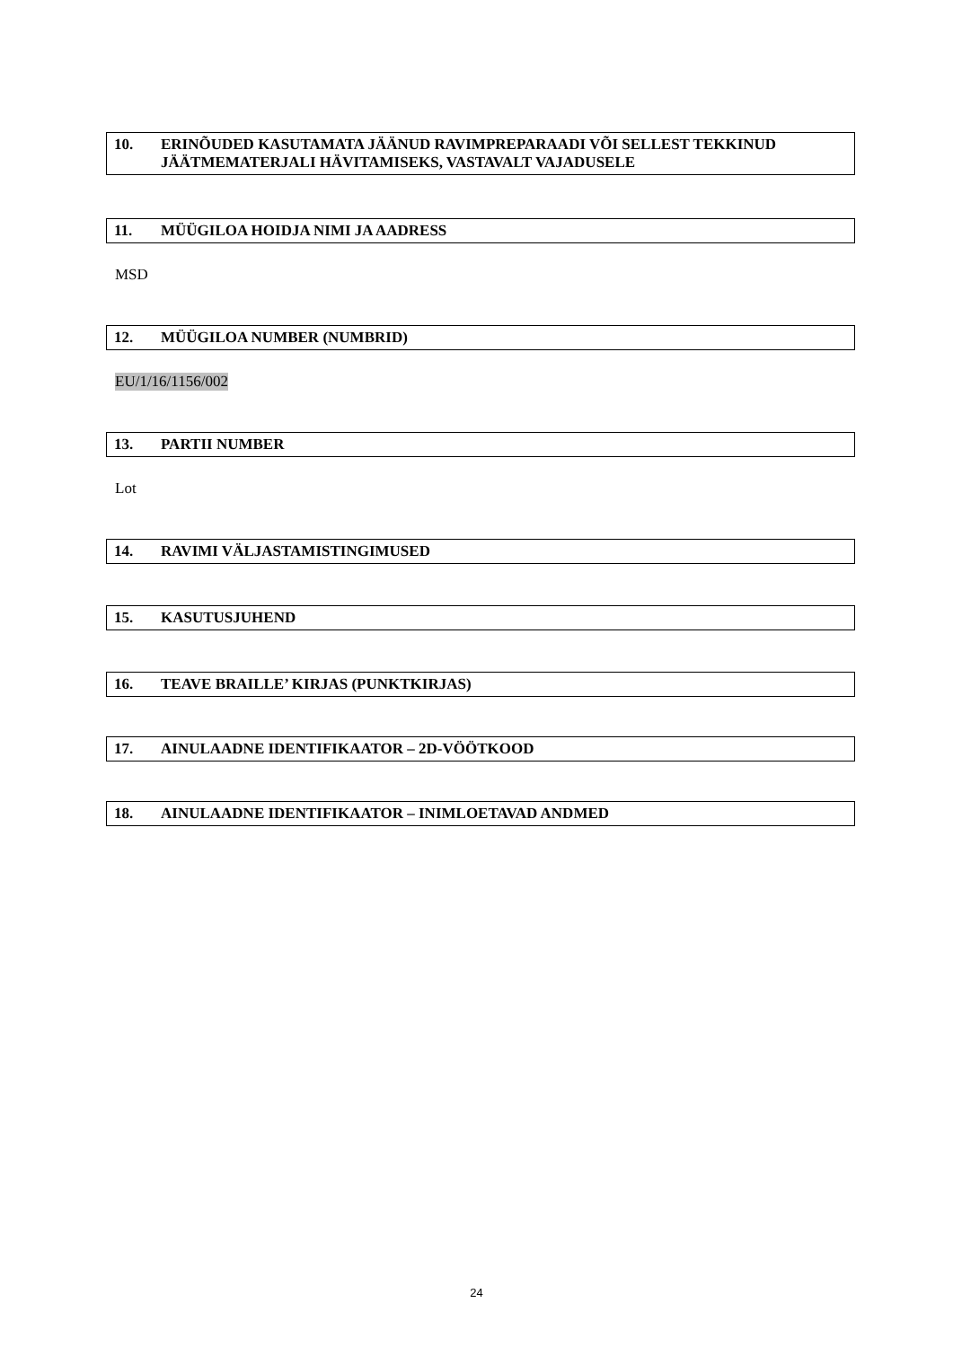10. ERINÕUDED KASUTAMATA JÄÄNUD RAVIMPREPARAADI VÕI SELLEST TEKKINUD JÄÄTMEMATERJALI HÄVITAMISEKS, VASTAVALT VAJADUSELE
11. MÜÜGILOA HOIDJA NIMI JA AADRESS
MSD
12. MÜÜGILOA NUMBER (NUMBRID)
EU/1/16/1156/002
13. PARTII NUMBER
Lot
14. RAVIMI VÄLJASTAMISTINGIMUSED
15. KASUTUSJUHEND
16. TEAVE BRAILLE’ KIRJAS (PUNKTKIRJAS)
17. AINULAADNE IDENTIFIKAATOR – 2D-VÖÖTKOOD
18. AINULAADNE IDENTIFIKAATOR – INIMLOETAVAD ANDMED
24